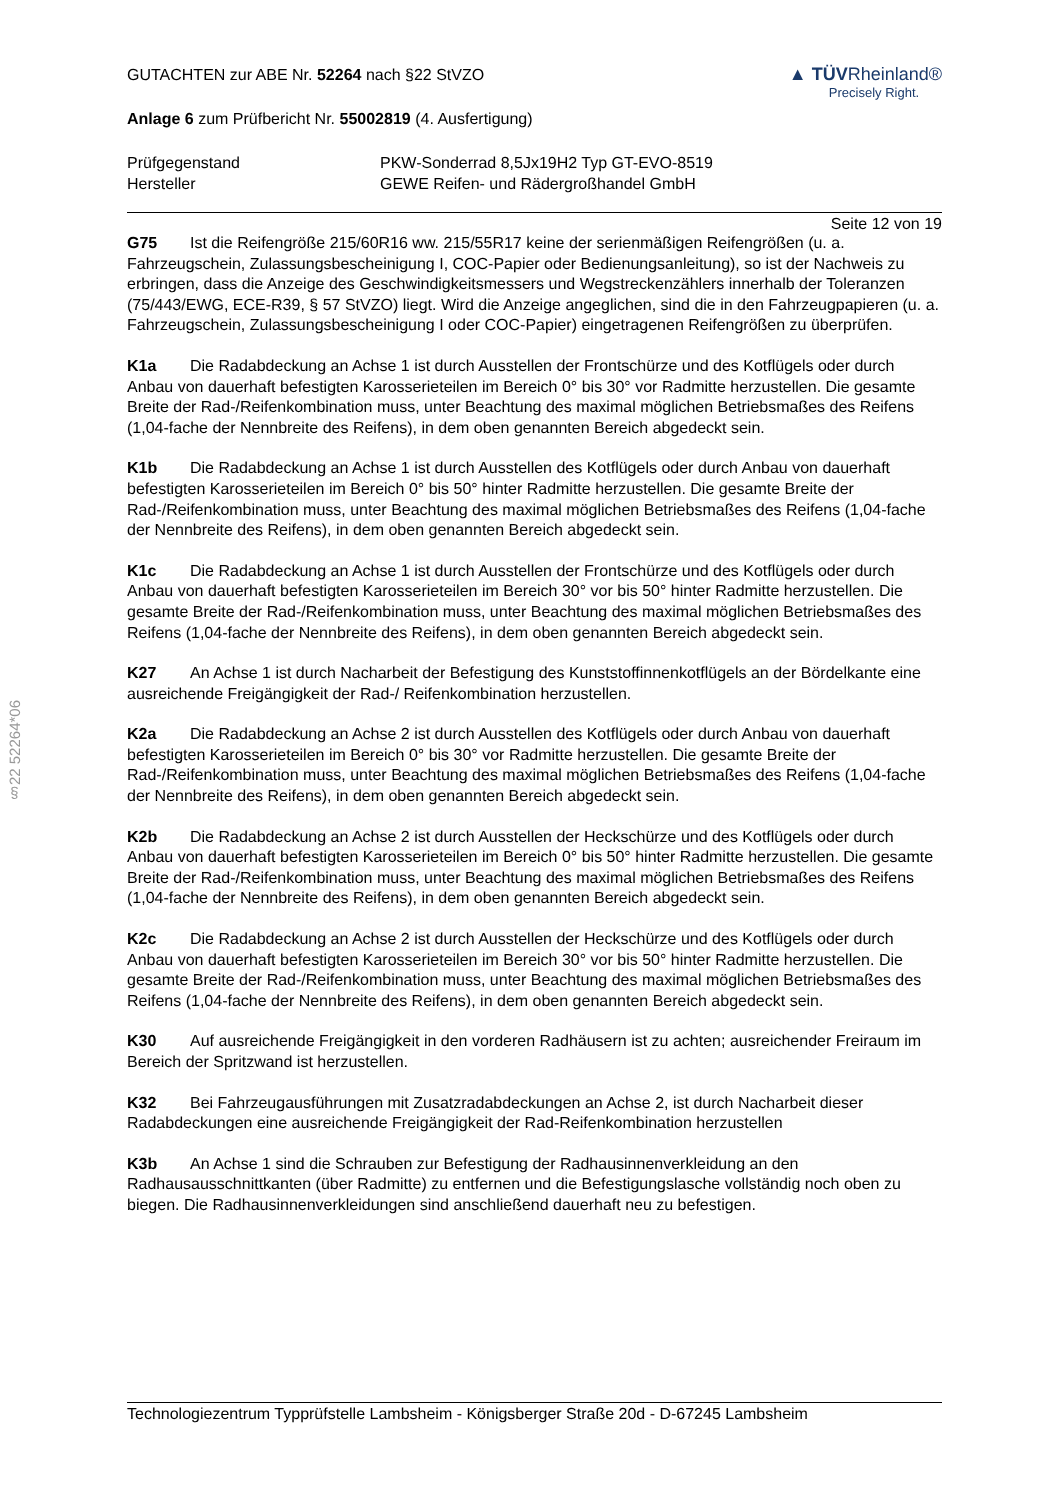§22 52264*06
GUTACHTEN zur ABE Nr. 52264 nach §22 StVZO
Anlage 6 zum Prüfbericht Nr. 55002819 (4. Ausfertigung)
▲ TÜVRheinland®
Precisely Right.
Prüfgegenstand PKW-Sonderrad 8,5Jx19H2 Typ GT-EVO-8519
Hersteller GEWE Reifen- und Rädergroßhandel GmbH
Seite 12 von 19
G75 Ist die Reifengröße 215/60R16 ww. 215/55R17 keine der serienmäßigen Reifengrößen (u. a. Fahrzeugschein, Zulassungsbescheinigung I, COC-Papier oder Bedienungsanleitung), so ist der Nachweis zu erbringen, dass die Anzeige des Geschwindigkeitsmessers und Wegstreckenzählers innerhalb der Toleranzen (75/443/EWG, ECE-R39, § 57 StVZO) liegt. Wird die Anzeige angeglichen, sind die in den Fahrzeugpapieren (u. a. Fahrzeugschein, Zulassungsbescheinigung I oder COC-Papier) eingetragenen Reifengrößen zu überprüfen.
K1a Die Radabdeckung an Achse 1 ist durch Ausstellen der Frontschürze und des Kotflügels oder durch Anbau von dauerhaft befestigten Karosserieteilen im Bereich 0° bis 30° vor Radmitte herzustellen. Die gesamte Breite der Rad-/Reifenkombination muss, unter Beachtung des maximal möglichen Betriebsmaßes des Reifens (1,04-fache der Nennbreite des Reifens), in dem oben genannten Bereich abgedeckt sein.
K1b Die Radabdeckung an Achse 1 ist durch Ausstellen des Kotflügels oder durch Anbau von dauerhaft befestigten Karosserieteilen im Bereich 0° bis 50° hinter Radmitte herzustellen. Die gesamte Breite der Rad-/Reifenkombination muss, unter Beachtung des maximal möglichen Betriebsmaßes des Reifens (1,04-fache der Nennbreite des Reifens), in dem oben genannten Bereich abgedeckt sein.
K1c Die Radabdeckung an Achse 1 ist durch Ausstellen der Frontschürze und des Kotflügels oder durch Anbau von dauerhaft befestigten Karosserieteilen im Bereich 30° vor bis 50° hinter Radmitte herzustellen. Die gesamte Breite der Rad-/Reifenkombination muss, unter Beachtung des maximal möglichen Betriebsmaßes des Reifens (1,04-fache der Nennbreite des Reifens), in dem oben genannten Bereich abgedeckt sein.
K27 An Achse 1 ist durch Nacharbeit der Befestigung des Kunststoffinnenkotflügels an der Bördelkante eine ausreichende Freigängigkeit der Rad-/ Reifenkombination herzustellen.
K2a Die Radabdeckung an Achse 2 ist durch Ausstellen des Kotflügels oder durch Anbau von dauerhaft befestigten Karosserieteilen im Bereich 0° bis 30° vor Radmitte herzustellen. Die gesamte Breite der Rad-/Reifenkombination muss, unter Beachtung des maximal möglichen Betriebsmaßes des Reifens (1,04-fache der Nennbreite des Reifens), in dem oben genannten Bereich abgedeckt sein.
K2b Die Radabdeckung an Achse 2 ist durch Ausstellen der Heckschürze und des Kotflügels oder durch Anbau von dauerhaft befestigten Karosserieteilen im Bereich 0° bis 50° hinter Radmitte herzustellen. Die gesamte Breite der Rad-/Reifenkombination muss, unter Beachtung des maximal möglichen Betriebsmaßes des Reifens (1,04-fache der Nennbreite des Reifens), in dem oben genannten Bereich abgedeckt sein.
K2c Die Radabdeckung an Achse 2 ist durch Ausstellen der Heckschürze und des Kotflügels oder durch Anbau von dauerhaft befestigten Karosserieteilen im Bereich 30° vor bis 50° hinter Radmitte herzustellen. Die gesamte Breite der Rad-/Reifenkombination muss, unter Beachtung des maximal möglichen Betriebsmaßes des Reifens (1,04-fache der Nennbreite des Reifens), in dem oben genannten Bereich abgedeckt sein.
K30 Auf ausreichende Freigängigkeit in den vorderen Radhäusern ist zu achten; ausreichender Freiraum im Bereich der Spritzwand ist herzustellen.
K32 Bei Fahrzeugausführungen mit Zusatzradabdeckungen an Achse 2, ist durch Nacharbeit dieser Radabdeckungen eine ausreichende Freigängigkeit der Rad-Reifenkombination herzustellen
K3b An Achse 1 sind die Schrauben zur Befestigung der Radhausinnenverkleidung an den Radhausausschnittkanten (über Radmitte) zu entfernen und die Befestigungslasche vollständig noch oben zu biegen. Die Radhausinnenverkleidungen sind anschließend dauerhaft neu zu befestigen.
Technologiezentrum Typprüfstelle Lambsheim - Königsberger Straße 20d - D-67245 Lambsheim